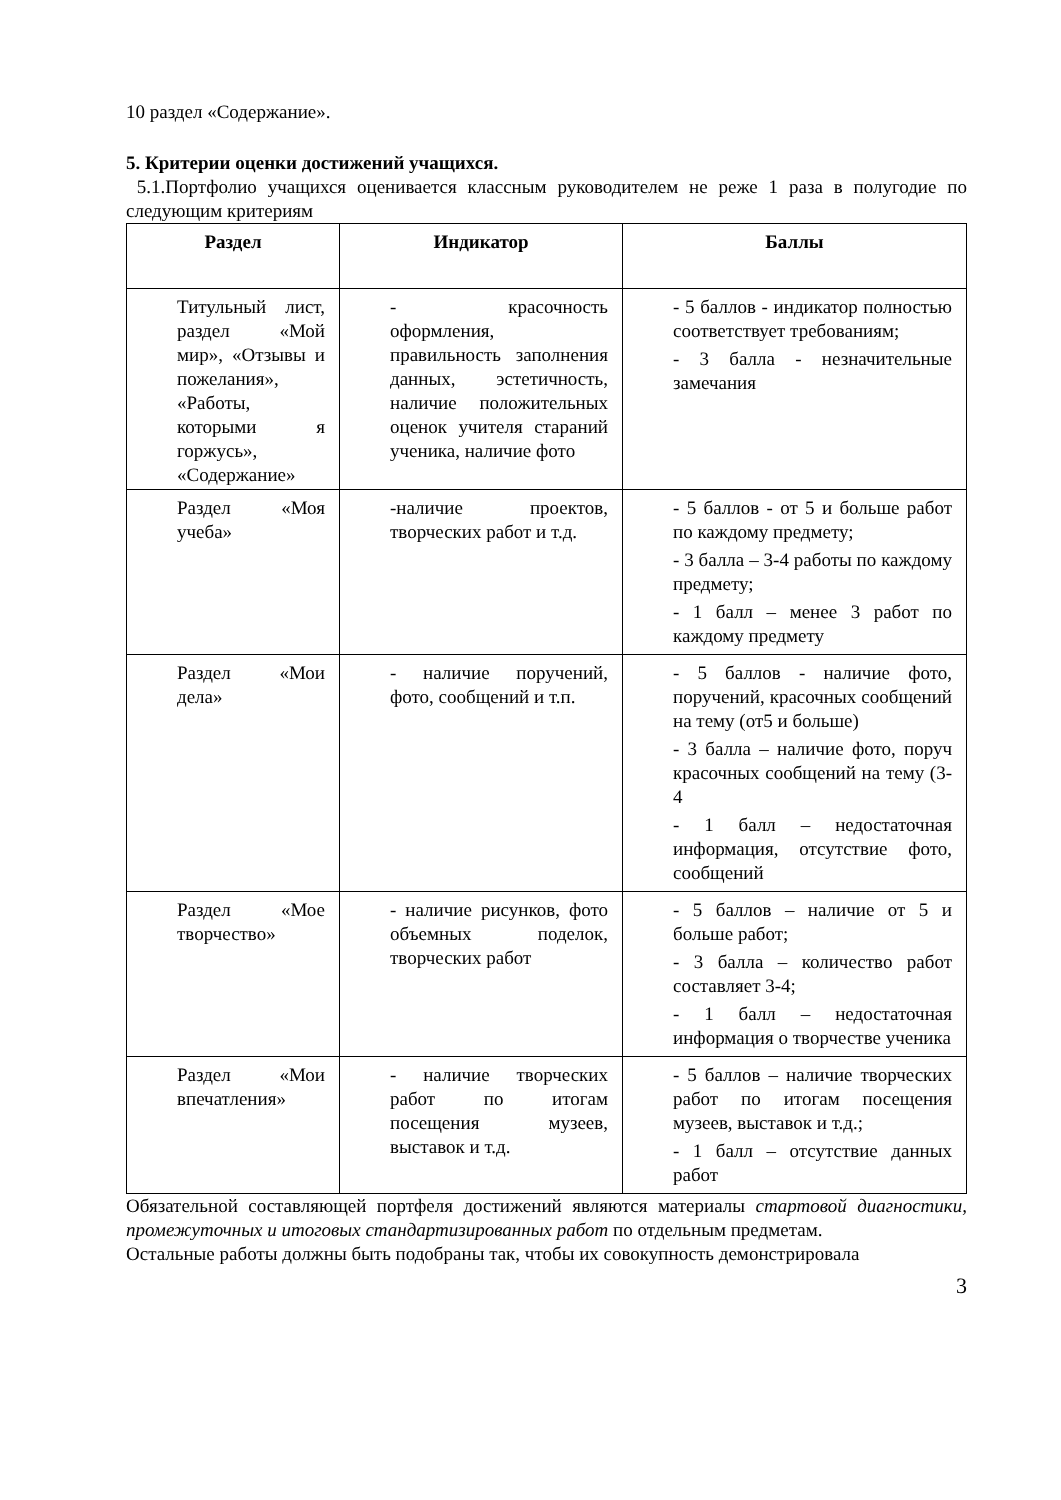10 раздел «Содержание».
5. Критерии оценки достижений учащихся.
5.1.Портфолио учащихся оценивается классным руководителем не реже 1 раза в полугодие по следующим критериям
| Раздел | Индикатор | Баллы |
| --- | --- | --- |
| Титульный лист, раздел «Мой мир», «Отзывы и пожелания», «Работы, которыми я горжусь», «Содержание» | - красочность оформления, правильность заполнения данных, эстетичность, наличие положительных оценок учителя стараний ученика, наличие фото | - 5 баллов - индикатор полностью соответствует требованиям; - 3 балла - незначительные замечания |
| Раздел «Моя учеба» | -наличие проектов, творческих работ и т.д. | - 5 баллов - от 5 и больше работ по каждому предмету; - 3 балла – 3-4 работы по каждому предмету; - 1 балл – менее 3 работ по каждому предмету |
| Раздел «Мои дела» | - наличие поручений, фото, сообщений и т.п. | - 5 баллов - наличие фото, поручений, красочных сообщений на тему (от5 и больше) - 3 балла – наличие фото, поруч красочных сообщений на тему (3-4 - 1 балл – недостаточная информация, отсутствие фото, сообщений |
| Раздел «Мое творчество» | - наличие рисунков, фото объемных поделок, творческих работ | - 5 баллов – наличие от 5 и больше работ; - 3 балла – количество работ составляет 3-4; - 1 балл – недостаточная информация о творчестве ученика |
| Раздел «Мои впечатления» | - наличие творческих работ по итогам посещения музеев, выставок и т.д. | - 5 баллов – наличие творческих работ по итогам посещения музеев, выставок и т.д.; - 1 балл – отсутствие данных работ |
Обязательной составляющей портфеля достижений являются материалы стартовой диагностики, промежуточных и итоговых стандартизированных работ по отдельным предметам.
Остальные работы должны быть подобраны так, чтобы их совокупность демонстрировала
3